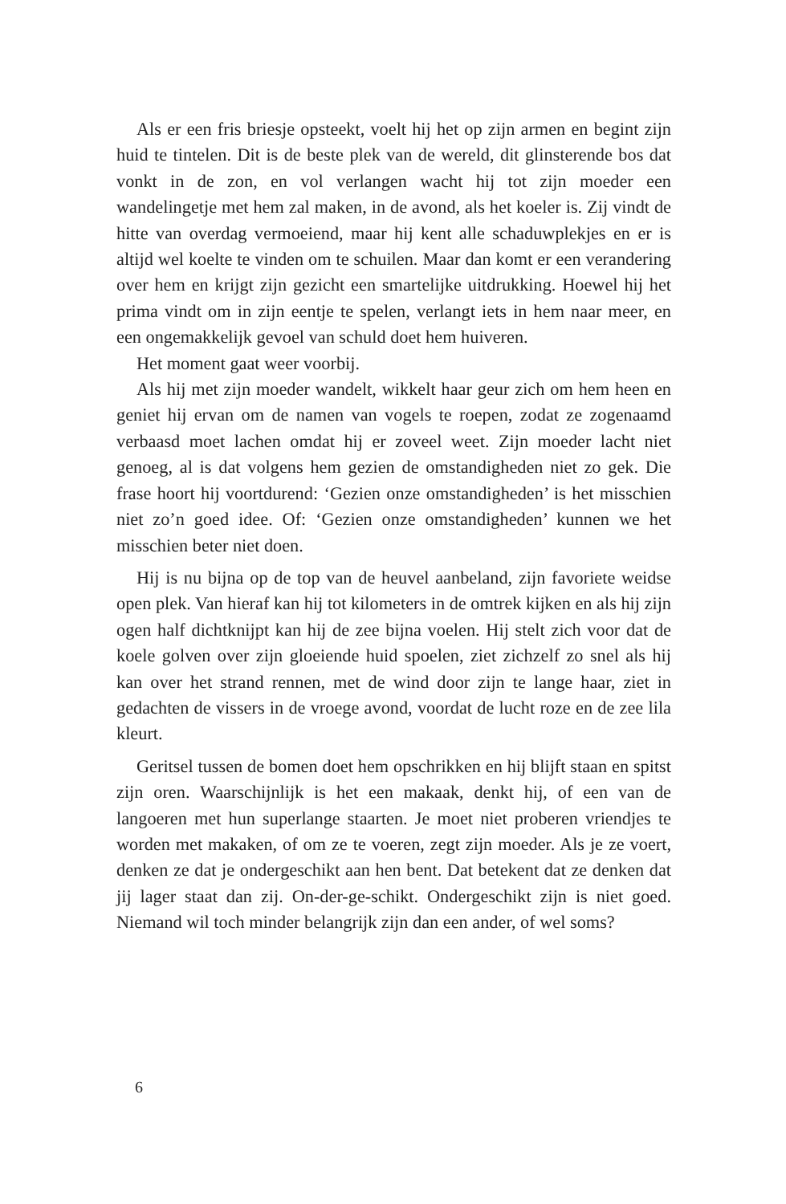Als er een fris briesje opsteekt, voelt hij het op zijn armen en begint zijn huid te tintelen. Dit is de beste plek van de wereld, dit glinsterende bos dat vonkt in de zon, en vol verlangen wacht hij tot zijn moeder een wandelingetje met hem zal maken, in de avond, als het koeler is. Zij vindt de hitte van overdag vermoeiend, maar hij kent alle schaduwplekjes en er is altijd wel koelte te vinden om te schuilen. Maar dan komt er een verandering over hem en krijgt zijn gezicht een smartelijke uitdrukking. Hoewel hij het prima vindt om in zijn eentje te spelen, verlangt iets in hem naar meer, en een ongemakkelijk gevoel van schuld doet hem huiveren.
Het moment gaat weer voorbij.
Als hij met zijn moeder wandelt, wikkelt haar geur zich om hem heen en geniet hij ervan om de namen van vogels te roepen, zodat ze zogenaamd verbaasd moet lachen omdat hij er zoveel weet. Zijn moeder lacht niet genoeg, al is dat volgens hem gezien de omstandigheden niet zo gek. Die frase hoort hij voortdurend: ‘Gezien onze omstandigheden’ is het misschien niet zo’n goed idee. Of: ‘Gezien onze omstandigheden’ kunnen we het misschien beter niet doen.
Hij is nu bijna op de top van de heuvel aanbeland, zijn favoriete weidse open plek. Van hieraf kan hij tot kilometers in de omtrek kijken en als hij zijn ogen half dichtknijpt kan hij de zee bijna voelen. Hij stelt zich voor dat de koele golven over zijn gloeiende huid spoelen, ziet zichzelf zo snel als hij kan over het strand rennen, met de wind door zijn te lange haar, ziet in gedachten de vissers in de vroege avond, voordat de lucht roze en de zee lila kleurt.
Geritsel tussen de bomen doet hem opschrikken en hij blijft staan en spitst zijn oren. Waarschijnlijk is het een makaak, denkt hij, of een van de langoeren met hun superlange staarten. Je moet niet proberen vriendjes te worden met makaken, of om ze te voeren, zegt zijn moeder. Als je ze voert, denken ze dat je ondergeschikt aan hen bent. Dat betekent dat ze denken dat jij lager staat dan zij. On-der-ge-schikt. Ondergeschikt zijn is niet goed. Niemand wil toch minder belangrijk zijn dan een ander, of wel soms?
6